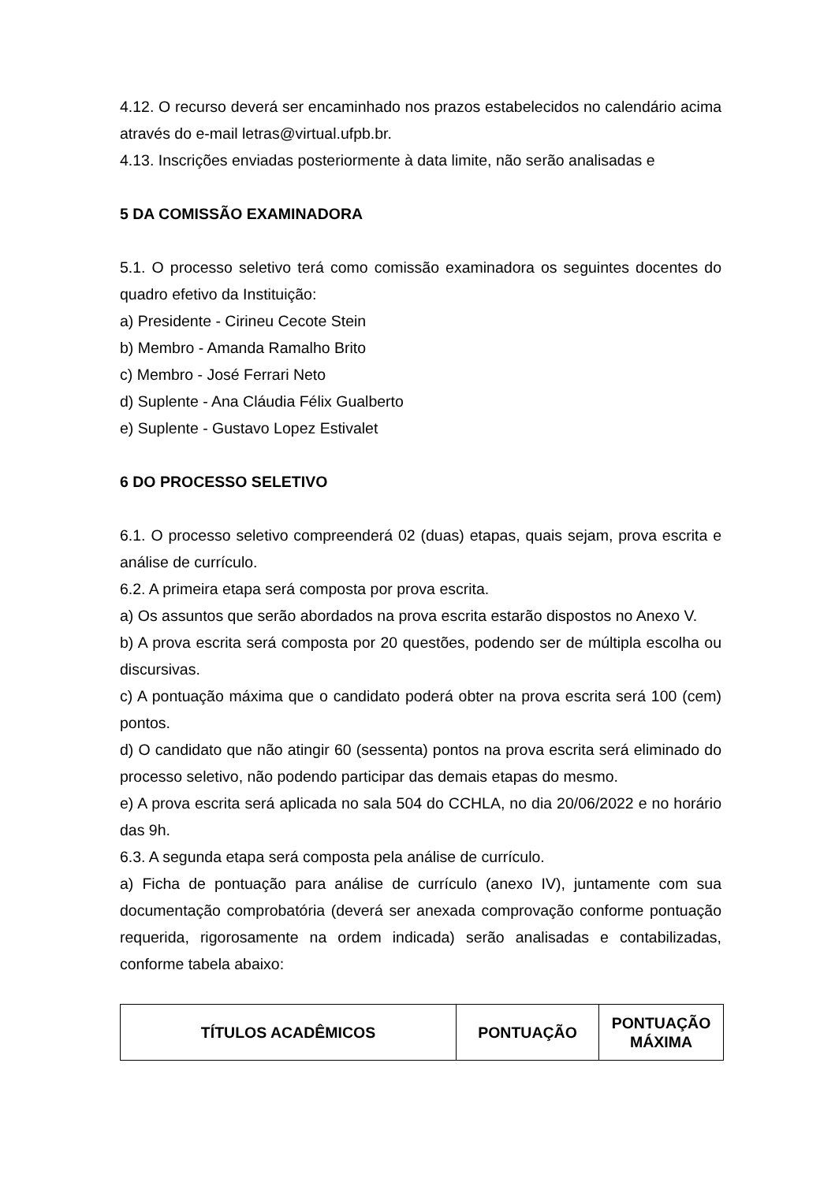4.12. O recurso deverá ser encaminhado nos prazos estabelecidos no calendário acima através do e-mail letras@virtual.ufpb.br.
4.13. Inscrições enviadas posteriormente à data limite, não serão analisadas e
5 DA COMISSÃO EXAMINADORA
5.1. O processo seletivo terá como comissão examinadora os seguintes docentes do quadro efetivo da Instituição:
a) Presidente - Cirineu Cecote Stein
b) Membro - Amanda Ramalho Brito
c) Membro - José Ferrari Neto
d) Suplente - Ana Cláudia Félix Gualberto
e) Suplente - Gustavo Lopez Estivalet
6 DO PROCESSO SELETIVO
6.1. O processo seletivo compreenderá 02 (duas) etapas, quais sejam, prova escrita e análise de currículo.
6.2. A primeira etapa será composta por prova escrita.
a) Os assuntos que serão abordados na prova escrita estarão dispostos no Anexo V.
b) A prova escrita será composta por 20 questões, podendo ser de múltipla escolha ou discursivas.
c) A pontuação máxima que o candidato poderá obter na prova escrita será 100 (cem) pontos.
d) O candidato que não atingir 60 (sessenta) pontos na prova escrita será eliminado do processo seletivo, não podendo participar das demais etapas do mesmo.
e) A prova escrita será aplicada no sala 504 do CCHLA, no dia 20/06/2022 e no horário das 9h.
6.3. A segunda etapa será composta pela análise de currículo.
a) Ficha de pontuação para análise de currículo (anexo IV), juntamente com sua documentação comprobatória (deverá ser anexada comprovação conforme pontuação requerida, rigorosamente na ordem indicada) serão analisadas e contabilizadas, conforme tabela abaixo:
| TÍTULOS ACADÊMICOS | PONTUAÇÃO | PONTUAÇÃO MÁXIMA |
| --- | --- | --- |